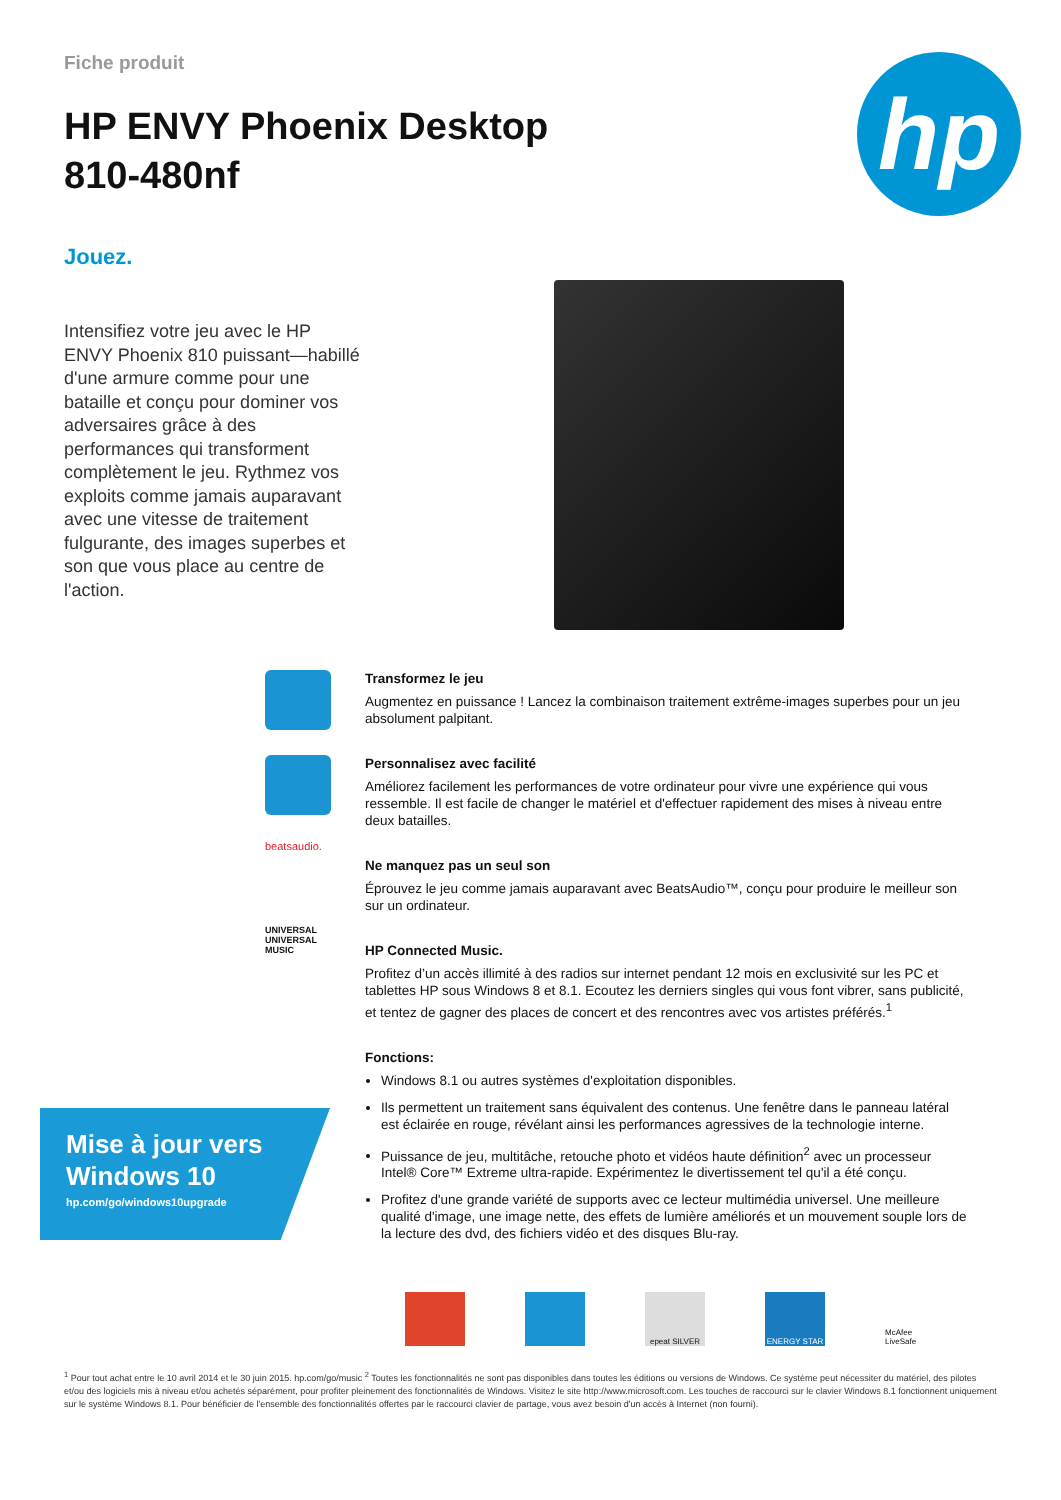Fiche produit
HP ENVY Phoenix Desktop
810-480nf
hp
Jouez.
Intensifiez votre jeu avec le HP ENVY Phoenix 810 puissant—habillé d'une armure comme pour une bataille et conçu pour dominer vos adversaires grâce à des performances qui transforment complètement le jeu. Rythmez vos exploits comme jamais auparavant avec une vitesse de traitement fulgurante, des images superbes et son que vous place au centre de l'action.
beatsaudio.
UNIVERSAL
UNIVERSAL MUSIC
Transformez le jeu
Augmentez en puissance ! Lancez la combinaison traitement extrême-images superbes pour un jeu absolument palpitant.
Personnalisez avec facilité
Améliorez facilement les performances de votre ordinateur pour vivre une expérience qui vous ressemble. Il est facile de changer le matériel et d'effectuer rapidement des mises à niveau entre deux batailles.
Ne manquez pas un seul son
Éprouvez le jeu comme jamais auparavant avec BeatsAudio™, conçu pour produire le meilleur son sur un ordinateur.
HP Connected Music.
Profitez d’un accès illimité à des radios sur internet pendant 12 mois en exclusivité sur les PC et tablettes HP sous Windows 8 et 8.1. Ecoutez les derniers singles qui vous font vibrer, sans publicité, et tentez de gagner des places de concert et des rencontres avec vos artistes préférés.<sup>1</sup>
Fonctions:
Windows 8.1 ou autres systèmes d'exploitation disponibles.
Ils permettent un traitement sans équivalent des contenus. Une fenêtre dans le panneau latéral est éclairée en rouge, révélant ainsi les performances agressives de la technologie interne.
Puissance de jeu, multitâche, retouche photo et vidéos haute définition<sup>2</sup> avec un processeur Intel® Core™ Extreme ultra-rapide. Expérimentez le divertissement tel qu'il a été conçu.
Profitez d'une grande variété de supports avec ce lecteur multimédia universel. Une meilleure qualité d'image, une image nette, des effets de lumière améliorés et un mouvement souple lors de la lecture des dvd, des fichiers vidéo et des disques Blu-ray.
Mise à jour vers Windows 10
hp.com/go/windows10upgrade
epeat SILVER ENERGY STAR McAfee LiveSafe
<sup>1</sup> Pour tout achat entre le 10 avril 2014 et le 30 juin 2015. hp.com/go/music <sup>2</sup> Toutes les fonctionnalités ne sont pas disponibles dans toutes les éditions ou versions de Windows. Ce système peut nécessiter du matériel, des pilotes et/ou des logiciels mis à niveau et/ou achetés séparément, pour profiter pleinement des fonctionnalités de Windows. Visitez le site http://www.microsoft.com. Les touches de raccourci sur le clavier Windows 8.1 fonctionnent uniquement sur le système Windows 8.1. Pour bénéficier de l'ensemble des fonctionnalités offertes par le raccourci clavier de partage, vous avez besoin d'un accès à Internet (non fourni).